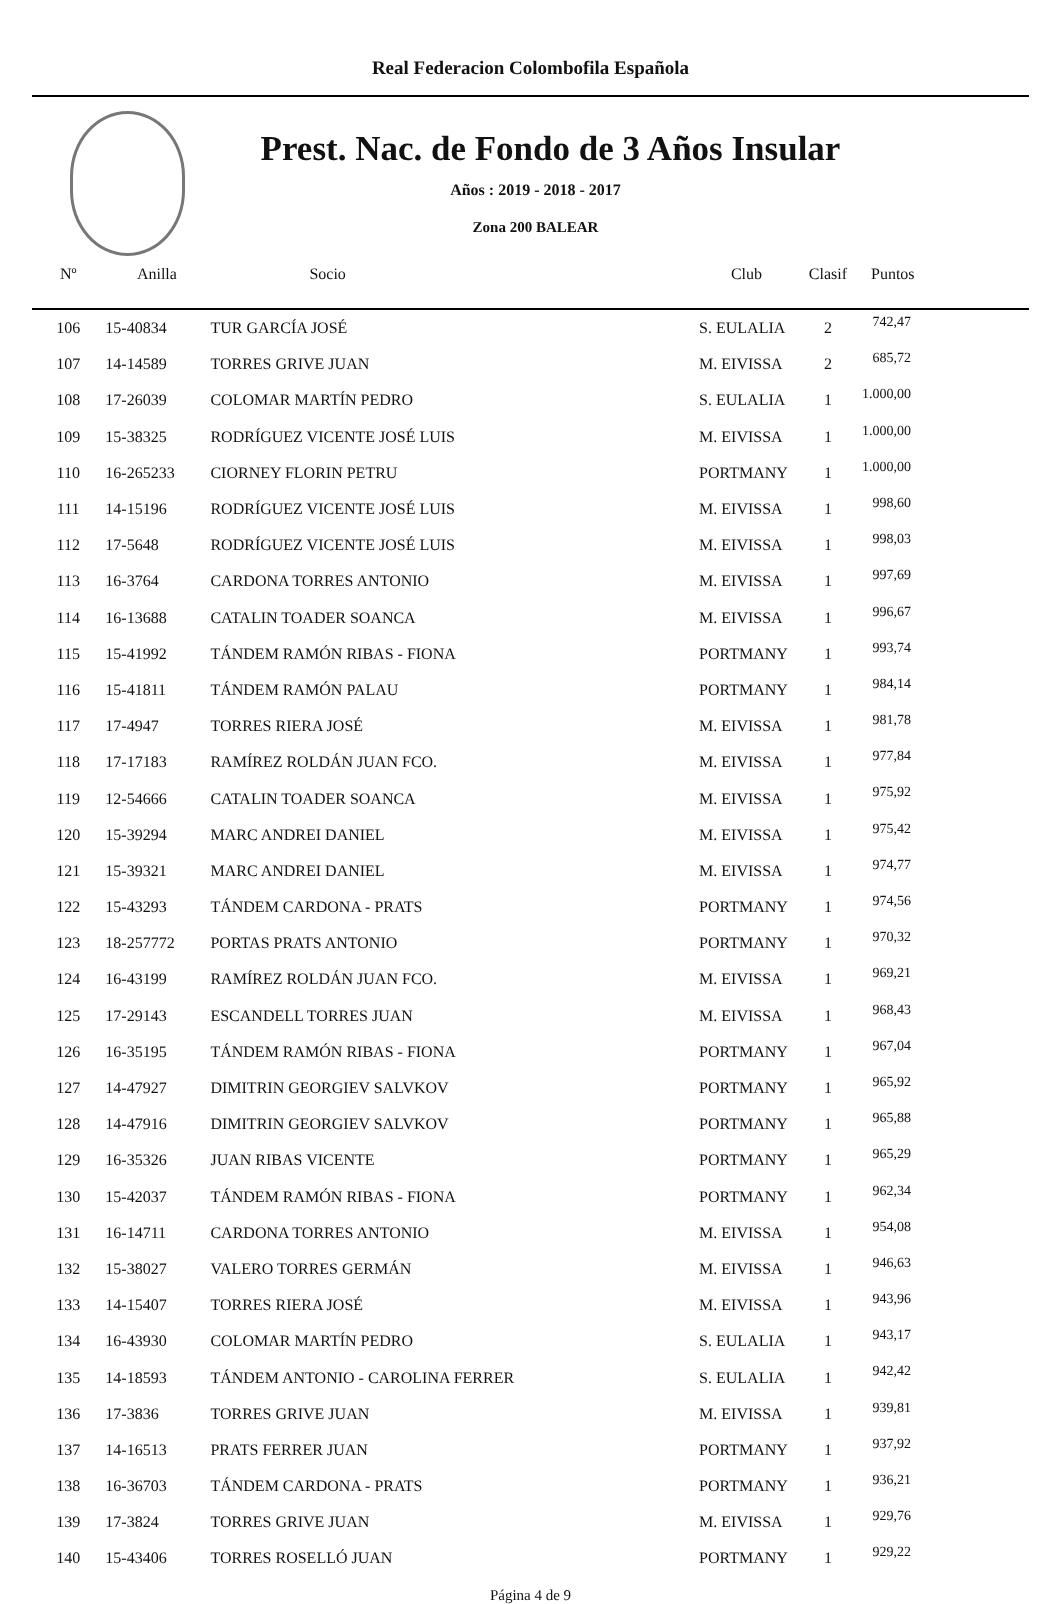Real Federacion Colombofila Española
Prest. Nac. de Fondo de 3 Años Insular
Años : 2019 - 2018 - 2017
Zona 200 BALEAR
| Nº | Anilla | Socio | Club | Clasif | Puntos |
| --- | --- | --- | --- | --- | --- |
| 106 | 15-40834 | TUR GARCÍA JOSÉ | S. EULALIA | 2 | 742,47 |
| 107 | 14-14589 | TORRES GRIVE JUAN | M. EIVISSA | 2 | 685,72 |
| 108 | 17-26039 | COLOMAR MARTÍN PEDRO | S. EULALIA | 1 | 1.000,00 |
| 109 | 15-38325 | RODRÍGUEZ VICENTE JOSÉ LUIS | M. EIVISSA | 1 | 1.000,00 |
| 110 | 16-265233 | CIORNEY FLORIN PETRU | PORTMANY | 1 | 1.000,00 |
| 111 | 14-15196 | RODRÍGUEZ VICENTE JOSÉ LUIS | M. EIVISSA | 1 | 998,60 |
| 112 | 17-5648 | RODRÍGUEZ VICENTE JOSÉ LUIS | M. EIVISSA | 1 | 998,03 |
| 113 | 16-3764 | CARDONA TORRES ANTONIO | M. EIVISSA | 1 | 997,69 |
| 114 | 16-13688 | CATALIN TOADER SOANCA | M. EIVISSA | 1 | 996,67 |
| 115 | 15-41992 | TÁNDEM RAMÓN RIBAS - FIONA | PORTMANY | 1 | 993,74 |
| 116 | 15-41811 | TÁNDEM RAMÓN PALAU | PORTMANY | 1 | 984,14 |
| 117 | 17-4947 | TORRES RIERA JOSÉ | M. EIVISSA | 1 | 981,78 |
| 118 | 17-17183 | RAMÍREZ ROLDÁN JUAN FCO. | M. EIVISSA | 1 | 977,84 |
| 119 | 12-54666 | CATALIN TOADER SOANCA | M. EIVISSA | 1 | 975,92 |
| 120 | 15-39294 | MARC ANDREI DANIEL | M. EIVISSA | 1 | 975,42 |
| 121 | 15-39321 | MARC ANDREI DANIEL | M. EIVISSA | 1 | 974,77 |
| 122 | 15-43293 | TÁNDEM CARDONA - PRATS | PORTMANY | 1 | 974,56 |
| 123 | 18-257772 | PORTAS PRATS ANTONIO | PORTMANY | 1 | 970,32 |
| 124 | 16-43199 | RAMÍREZ ROLDÁN JUAN FCO. | M. EIVISSA | 1 | 969,21 |
| 125 | 17-29143 | ESCANDELL TORRES JUAN | M. EIVISSA | 1 | 968,43 |
| 126 | 16-35195 | TÁNDEM RAMÓN RIBAS - FIONA | PORTMANY | 1 | 967,04 |
| 127 | 14-47927 | DIMITRIN GEORGIEV SALVKOV | PORTMANY | 1 | 965,92 |
| 128 | 14-47916 | DIMITRIN GEORGIEV SALVKOV | PORTMANY | 1 | 965,88 |
| 129 | 16-35326 | JUAN RIBAS VICENTE | PORTMANY | 1 | 965,29 |
| 130 | 15-42037 | TÁNDEM RAMÓN RIBAS - FIONA | PORTMANY | 1 | 962,34 |
| 131 | 16-14711 | CARDONA TORRES ANTONIO | M. EIVISSA | 1 | 954,08 |
| 132 | 15-38027 | VALERO TORRES GERMÁN | M. EIVISSA | 1 | 946,63 |
| 133 | 14-15407 | TORRES RIERA JOSÉ | M. EIVISSA | 1 | 943,96 |
| 134 | 16-43930 | COLOMAR MARTÍN PEDRO | S. EULALIA | 1 | 943,17 |
| 135 | 14-18593 | TÁNDEM ANTONIO - CAROLINA FERRER | S. EULALIA | 1 | 942,42 |
| 136 | 17-3836 | TORRES GRIVE JUAN | M. EIVISSA | 1 | 939,81 |
| 137 | 14-16513 | PRATS FERRER JUAN | PORTMANY | 1 | 937,92 |
| 138 | 16-36703 | TÁNDEM CARDONA - PRATS | PORTMANY | 1 | 936,21 |
| 139 | 17-3824 | TORRES GRIVE JUAN | M. EIVISSA | 1 | 929,76 |
| 140 | 15-43406 | TORRES ROSELLÓ JUAN | PORTMANY | 1 | 929,22 |
Página 4 de 9